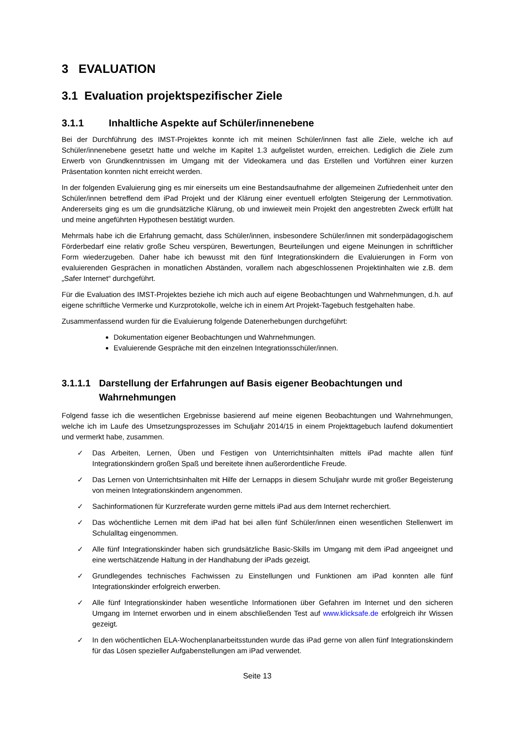3 EVALUATION
3.1 Evaluation projektspezifischer Ziele
3.1.1 Inhaltliche Aspekte auf Schüler/innenebene
Bei der Durchführung des IMST-Projektes konnte ich mit meinen Schüler/innen fast alle Ziele, welche ich auf Schüler/innenebene gesetzt hatte und welche im Kapitel 1.3 aufgelistet wurden, erreichen. Lediglich die Ziele zum Erwerb von Grundkenntnissen im Umgang mit der Videokamera und das Erstellen und Vorführen einer kurzen Präsentation konnten nicht erreicht werden.
In der folgenden Evaluierung ging es mir einerseits um eine Bestandsaufnahme der allgemeinen Zufriedenheit unter den Schüler/innen betreffend dem iPad Projekt und der Klärung einer eventuell erfolgten Steigerung der Lernmotivation. Andererseits ging es um die grundsätzliche Klärung, ob und inwieweit mein Projekt den angestrebten Zweck erfüllt hat und meine angeführten Hypothesen bestätigt wurden.
Mehrmals habe ich die Erfahrung gemacht, dass Schüler/innen, insbesondere Schüler/innen mit sonderpädagogischem Förderbedarf eine relativ große Scheu verspüren, Bewertungen, Beurteilungen und eigene Meinungen in schriftlicher Form wiederzugeben. Daher habe ich bewusst mit den fünf Integrationskindern die Evaluierungen in Form von evaluierenden Gesprächen in monatlichen Abständen, vorallem nach abgeschlossenen Projektinhalten wie z.B. dem „Safer Internet“ durchgeführt.
Für die Evaluation des IMST-Projektes beziehe ich mich auch auf eigene Beobachtungen und Wahrnehmungen, d.h. auf eigene schriftliche Vermerke und Kurzprotokolle, welche ich in einem Art Projekt-Tagebuch festgehalten habe.
Zusammenfassend wurden für die Evaluierung folgende Datenerhebungen durchgeführt:
Dokumentation eigener Beobachtungen und Wahrnehmungen.
Evaluierende Gespräche mit den einzelnen Integrationsschüler/innen.
3.1.1.1 Darstellung der Erfahrungen auf Basis eigener Beobachtungen und Wahrnehmungen
Folgend fasse ich die wesentlichen Ergebnisse basierend auf meine eigenen Beobachtungen und Wahrnehmungen, welche ich im Laufe des Umsetzungsprozesses im Schuljahr 2014/15 in einem Projekttagebuch laufend dokumentiert und vermerkt habe, zusammen.
✓ Das Arbeiten, Lernen, Üben und Festigen von Unterrichtsinhalten mittels iPad machte allen fünf Integrationskindern großen Spaß und bereitete ihnen außerordentliche Freude.
✓ Das Lernen von Unterrichtsinhalten mit Hilfe der Lernapps in diesem Schuljahr wurde mit großer Begeisterung von meinen Integrationskindern angenommen.
✓ Sachinformationen für Kurzreferate wurden gerne mittels iPad aus dem Internet recherchiert.
✓ Das wöchentliche Lernen mit dem iPad hat bei allen fünf Schüler/innen einen wesentlichen Stellenwert im Schulalltag eingenommen.
✓ Alle fünf Integrationskinder haben sich grundsätzliche Basic-Skills im Umgang mit dem iPad angeeignet und eine wertschätzende Haltung in der Handhabung der iPads gezeigt.
✓ Grundlegendes technisches Fachwissen zu Einstellungen und Funktionen am iPad konnten alle fünf Integrationskinder erfolgreich erwerben.
✓ Alle fünf Integrationskinder haben wesentliche Informationen über Gefahren im Internet und den sicheren Umgang im Internet erworben und in einem abschließenden Test auf www.klicksafe.de erfolgreich ihr Wissen gezeigt.
✓ In den wöchentlichen ELA-Wochenplanarbeitsstunden wurde das iPad gerne von allen fünf Integrationskindern für das Lösen spezieller Aufgabenstellungen am iPad verwendet.
Seite 13